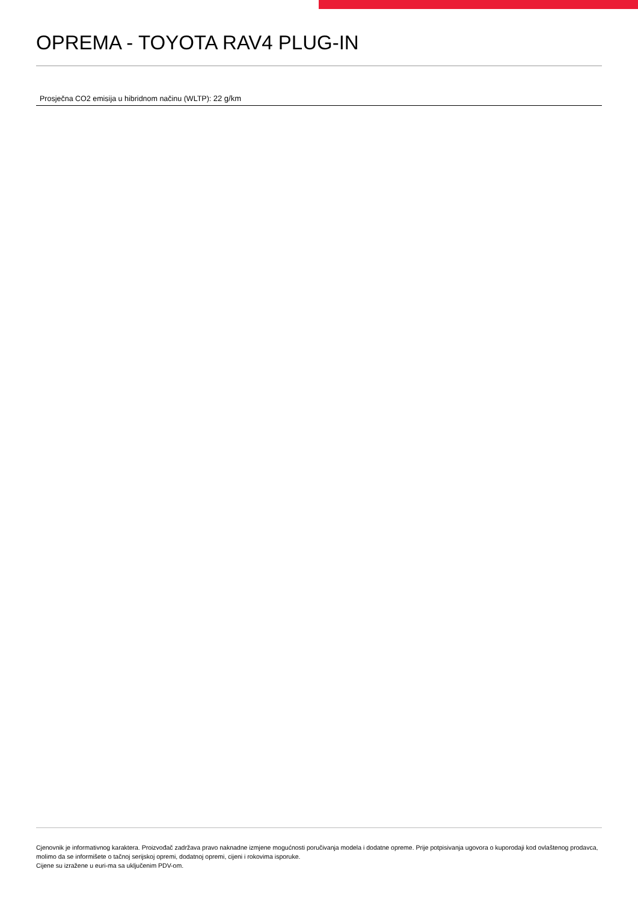OPREMA - TOYOTA RAV4 PLUG-IN
Prosječna CO2 emisija u hibridnom načinu (WLTP): 22 g/km
Cjenovnik je informativnog karaktera. Proizvođač zadržava pravo naknadne izmjene mogućnosti poručivanja modela i dodatne opreme. Prije potpisivanja ugovora o kuporodaji kod ovlaštenog prodavca, molimo da se informišete o tačnoj serijskoj opremi, dodatnoj opremi, cijeni i rokovima isporuke.
Cijene su izražene u euri-ma sa uključenim PDV-om.